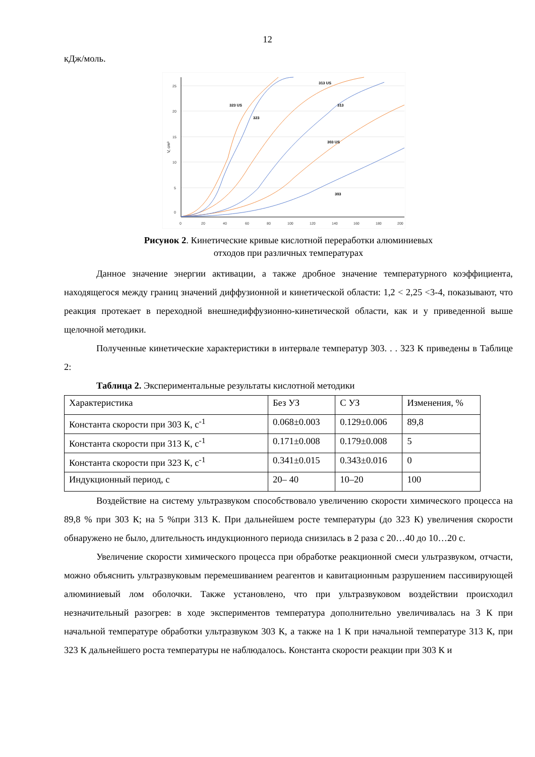12
кДж/моль.
25
20
15
10
5
0
0
20
40
60
80
100
120
140
160
180
200
V, cm³
323 US
323
313 US
313
303 US
303
Рисунок 2. Кинетические кривые кислотной переработки алюминиевых
отходов при различных температурах
Данное значение энергии активации, а также дробное значение температурного коэффициента, находящегося между границ значений диффузионной и кинетической области: 1,2 < 2,25 <3-4, показывают, что реакция протекает в переходной внешнедиффузионно-кинетической области, как и у приведенной выше щелочной методики.
Полученные кинетические характеристики в интервале температур 303. . . 323 К приведены в Таблице 2:
Таблица 2. Экспериментальные результаты кислотной методики
| Характеристика | Без УЗ | С УЗ | Изменения, % |
| Константа скорости при 303 К, с<sup>-1</sup> | 0.068±0.003 | 0.129±0.006 | 89,8 |
| Константа скорости при 313 К, с<sup>-1</sup> | 0.171±0.008 | 0.179±0.008 | 5 |
| Константа скорости при 323 К, с<sup>-1</sup> | 0.341±0.015 | 0.343±0.016 | 0 |
| Индукционный период, с | 20– 40 | 10–20 | 100 |
Воздействие на систему ультразвуком способствовало увеличению скорости химического процесса на 89,8 % при 303 К; на 5 %при 313 К. При дальнейшем росте температуры (до 323 К) увеличения скорости обнаружено не было, длительность индукционного периода снизилась в 2 раза с 20…40 до 10…20 с.
Увеличение скорости химического процесса при обработке реакционной смеси ультразвуком, отчасти, можно объяснить ультразвуковым перемешиванием реагентов и кавитационным разрушением пассивирующей алюминиевый лом оболочки. Также установлено, что при ультразвуковом воздействии происходил незначительный разогрев: в ходе экспериментов температура дополнительно увеличивалась на 3 К при начальной температуре обработки ультразвуком 303 К, а также на 1 К при начальной температуре 313 К, при 323 К дальнейшего роста температуры не наблюдалось. Константа скорости реакции при 303 К и